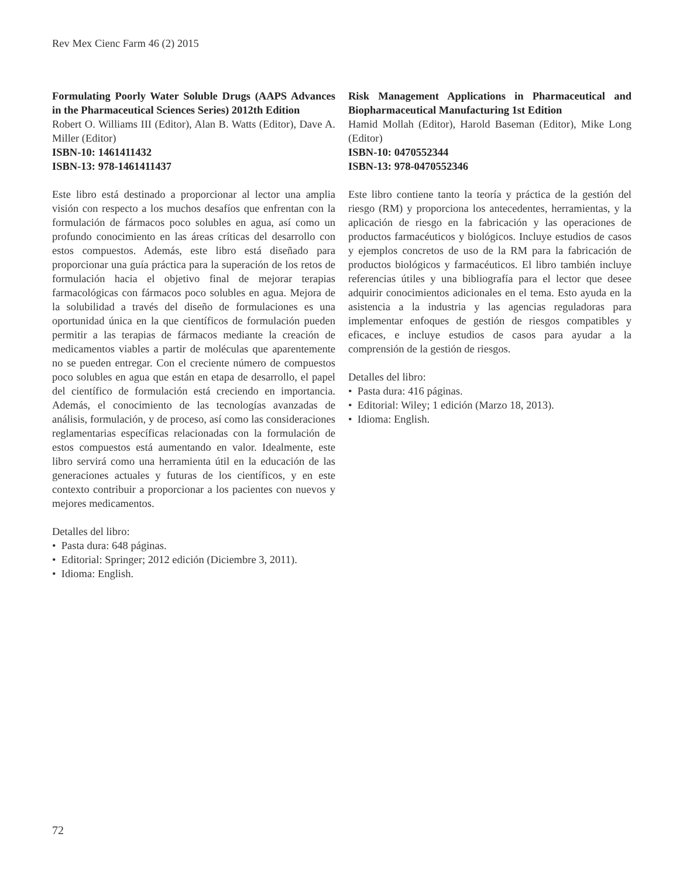Rev Mex Cienc Farm 46 (2) 2015
Formulating Poorly Water Soluble Drugs (AAPS Advances in the Pharmaceutical Sciences Series) 2012th Edition
Robert O. Williams III (Editor), Alan B. Watts (Editor), Dave A. Miller (Editor)
ISBN-10: 1461411432
ISBN-13: 978-1461411437
Este libro está destinado a proporcionar al lector una amplia visión con respecto a los muchos desafíos que enfrentan con la formulación de fármacos poco solubles en agua, así como un profundo conocimiento en las áreas críticas del desarrollo con estos compuestos. Además, este libro está diseñado para proporcionar una guía práctica para la superación de los retos de formulación hacia el objetivo final de mejorar terapias farmacológicas con fármacos poco solubles en agua. Mejora de la solubilidad a través del diseño de formulaciones es una oportunidad única en la que científicos de formulación pueden permitir a las terapias de fármacos mediante la creación de medicamentos viables a partir de moléculas que aparentemente no se pueden entregar. Con el creciente número de compuestos poco solubles en agua que están en etapa de desarrollo, el papel del científico de formulación está creciendo en importancia. Además, el conocimiento de las tecnologías avanzadas de análisis, formulación, y de proceso, así como las consideraciones reglamentarias específicas relacionadas con la formulación de estos compuestos está aumentando en valor. Idealmente, este libro servirá como una herramienta útil en la educación de las generaciones actuales y futuras de los científicos, y en este contexto contribuir a proporcionar a los pacientes con nuevos y mejores medicamentos.
Detalles del libro:
• Pasta dura: 648 páginas.
• Editorial: Springer; 2012 edición (Diciembre 3, 2011).
• Idioma: English.
Risk Management Applications in Pharmaceutical and Biopharmaceutical Manufacturing 1st Edition
Hamid Mollah (Editor), Harold Baseman (Editor), Mike Long (Editor)
ISBN-10: 0470552344
ISBN-13: 978-0470552346
Este libro contiene tanto la teoría y práctica de la gestión del riesgo (RM) y proporciona los antecedentes, herramientas, y la aplicación de riesgo en la fabricación y las operaciones de productos farmacéuticos y biológicos. Incluye estudios de casos y ejemplos concretos de uso de la RM para la fabricación de productos biológicos y farmacéuticos. El libro también incluye referencias útiles y una bibliografía para el lector que desee adquirir conocimientos adicionales en el tema. Esto ayuda en la asistencia a la industria y las agencias reguladoras para implementar enfoques de gestión de riesgos compatibles y eficaces, e incluye estudios de casos para ayudar a la comprensión de la gestión de riesgos.
Detalles del libro:
• Pasta dura: 416 páginas.
• Editorial: Wiley; 1 edición (Marzo 18, 2013).
• Idioma: English.
72